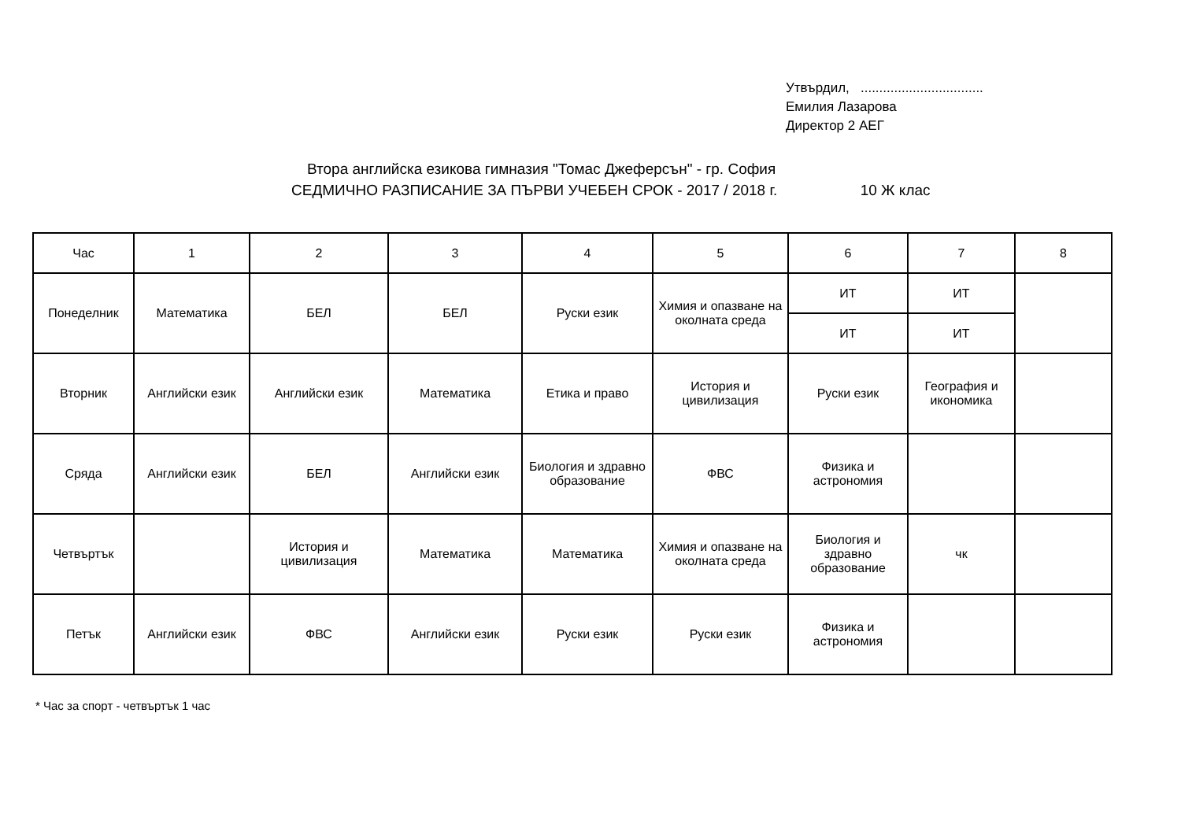Утвърдил, .................................
Емилия Лазарова
Директор 2 АЕГ
Втора английска езикова гимназия "Томас Джеферсън" - гр. София
СЕДМИЧНО РАЗПИСАНИЕ ЗА ПЪРВИ УЧЕБЕН СРОК - 2017 / 2018 г. 10 Ж клас
| Час | 1 | 2 | 3 | 4 | 5 | 6 | 7 | 8 |
| Понеделник | Математика | БЕЛ | БЕЛ | Руски език | Химия и опазване на околната среда | ИТ | ИТ | |
| | | | | | | ИТ | ИТ | |
| Вторник | Английски език | Английски език | Математика | Етика и право | История и цивилизация | Руски език | География и икономика | |
| Сряда | Английски език | БЕЛ | Английски език | Биология и здравно образование | ФВС | Физика и астрономия | | |
| Четвъртък | | История и цивилизация | Математика | Математика | Химия и опазване на околната среда | Биология и здравно образование | чк | |
| Петък | Английски език | ФВС | Английски език | Руски език | Руски език | Физика и астрономия | | |
* Час за спорт - четвъртък 1 час